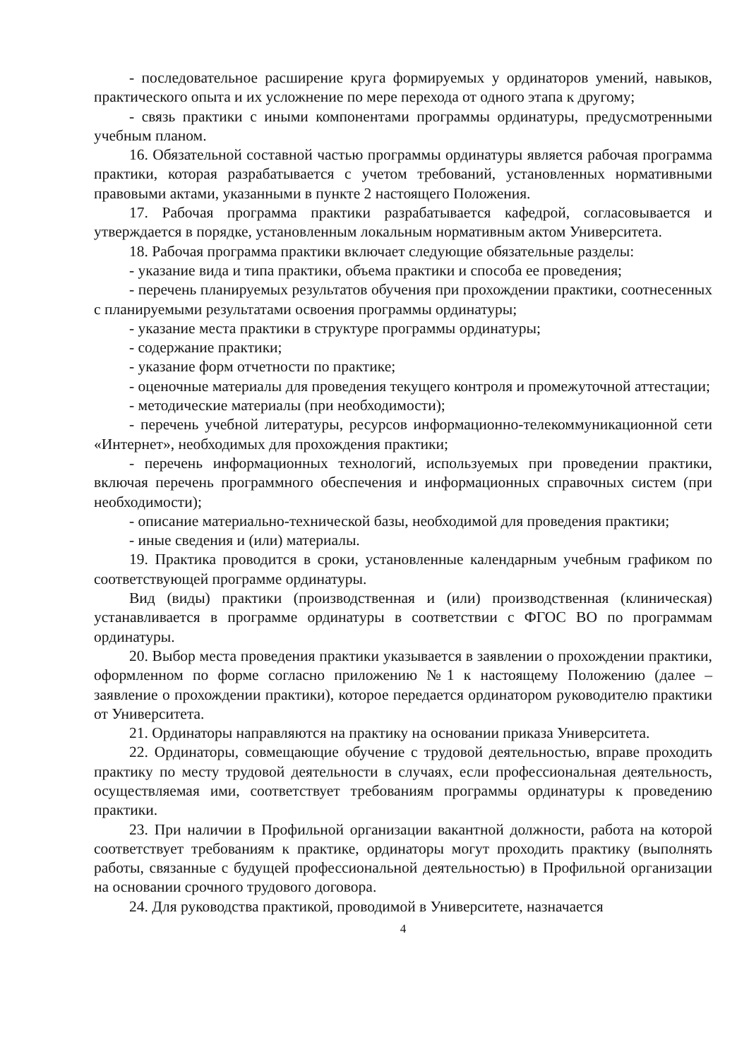- последовательное расширение круга формируемых у ординаторов умений, навыков, практического опыта и их усложнение по мере перехода от одного этапа к другому;
- связь практики с иными компонентами программы ординатуры, предусмотренными учебным планом.
16. Обязательной составной частью программы ординатуры является рабочая программа практики, которая разрабатывается с учетом требований, установленных нормативными правовыми актами, указанными в пункте 2 настоящего Положения.
17. Рабочая программа практики разрабатывается кафедрой, согласовывается и утверждается в порядке, установленным локальным нормативным актом Университета.
18. Рабочая программа практики включает следующие обязательные разделы:
- указание вида и типа практики, объема практики и способа ее проведения;
- перечень планируемых результатов обучения при прохождении практики, соотнесенных с планируемыми результатами освоения программы ординатуры;
- указание места практики в структуре программы ординатуры;
- содержание практики;
- указание форм отчетности по практике;
- оценочные материалы для проведения текущего контроля и промежуточной аттестации;
- методические материалы (при необходимости);
- перечень учебной литературы, ресурсов информационно-телекоммуникационной сети «Интернет», необходимых для прохождения практики;
- перечень информационных технологий, используемых при проведении практики, включая перечень программного обеспечения и информационных справочных систем (при необходимости);
- описание материально-технической базы, необходимой для проведения практики;
- иные сведения и (или) материалы.
19. Практика проводится в сроки, установленные календарным учебным графиком по соответствующей программе ординатуры.
Вид (виды) практики (производственная и (или) производственная (клиническая) устанавливается в программе ординатуры в соответствии с ФГОС ВО по программам ординатуры.
20. Выбор места проведения практики указывается в заявлении о прохождении практики, оформленном по форме согласно приложению №1 к настоящему Положению (далее – заявление о прохождении практики), которое передается ординатором руководителю практики от Университета.
21. Ординаторы направляются на практику на основании приказа Университета.
22. Ординаторы, совмещающие обучение с трудовой деятельностью, вправе проходить практику по месту трудовой деятельности в случаях, если профессиональная деятельность, осуществляемая ими, соответствует требованиям программы ординатуры к проведению практики.
23. При наличии в Профильной организации вакантной должности, работа на которой соответствует требованиям к практике, ординаторы могут проходить практику (выполнять работы, связанные с будущей профессиональной деятельностью) в Профильной организации на основании срочного трудового договора.
24. Для руководства практикой, проводимой в Университете, назначается
4